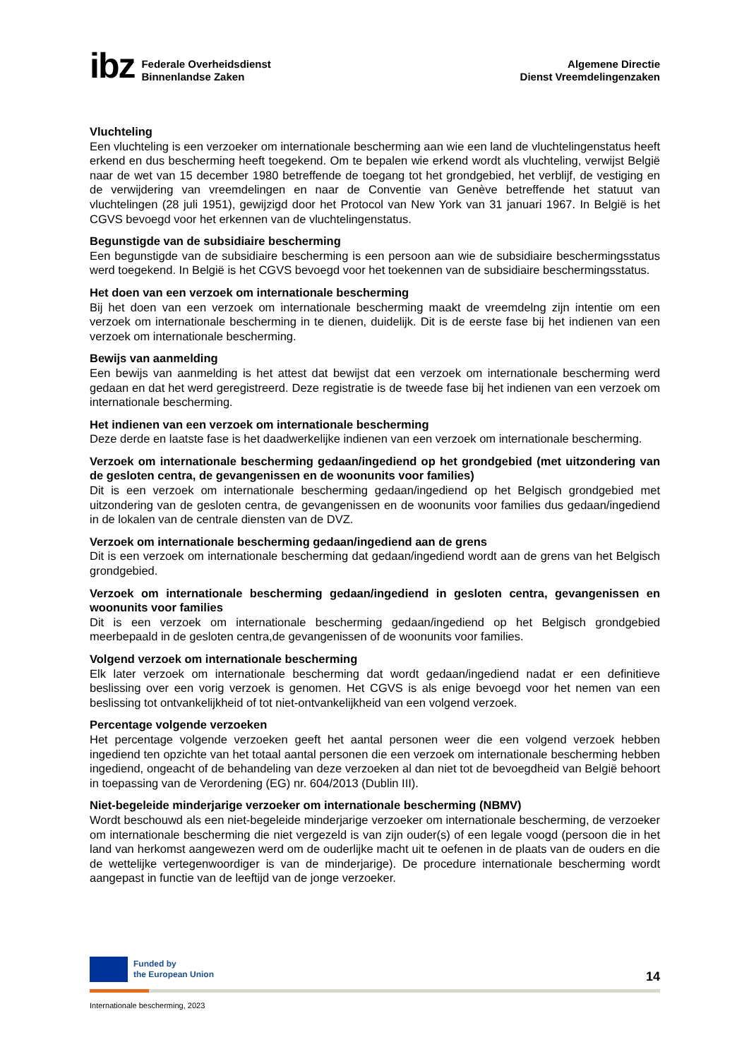ibz
Federale Overheidsdienst
Binnenlandse Zaken
Algemene Directie
Dienst Vreemdelingenzaken
Vluchteling
Een vluchteling is een verzoeker om internationale bescherming aan wie een land de vluchtelingenstatus heeft erkend en dus bescherming heeft toegekend. Om te bepalen wie erkend wordt als vluchteling, verwijst België naar de wet van 15 december 1980 betreffende de toegang tot het grondgebied, het verblijf, de vestiging en de verwijdering van vreemdelingen en naar de Conventie van Genève betreffende het statuut van vluchtelingen (28 juli 1951), gewijzigd door het Protocol van New York van 31 januari 1967. In België is het CGVS bevoegd voor het erkennen van de vluchtelingenstatus.
Begunstigde van de subsidiaire bescherming
Een begunstigde van de subsidiaire bescherming is een persoon aan wie de subsidiaire beschermingsstatus werd toegekend. In België is het CGVS bevoegd voor het toekennen van de subsidiaire beschermingsstatus.
Het doen van een verzoek om internationale bescherming
Bij het doen van een verzoek om internationale bescherming maakt de vreemdelng zijn intentie om een verzoek om internationale bescherming in te dienen, duidelijk. Dit is de eerste fase bij het indienen van een verzoek om internationale bescherming.
Bewijs van aanmelding
Een bewijs van aanmelding is het attest dat bewijst dat een verzoek om internationale bescherming werd gedaan en dat het werd geregistreerd. Deze registratie is de tweede fase bij het indienen van een verzoek om internationale bescherming.
Het indienen van een verzoek om internationale bescherming
Deze derde en laatste fase is het daadwerkelijke indienen van een verzoek om internationale bescherming.
Verzoek om internationale bescherming gedaan/ingediend op het grondgebied (met uitzondering van de gesloten centra, de gevangenissen en de woonunits voor families)
Dit is een verzoek om internationale bescherming gedaan/ingediend op het Belgisch grondgebied met uitzondering van de gesloten centra, de gevangenissen en de woonunits voor families dus gedaan/ingediend in de lokalen van de centrale diensten van de DVZ.
Verzoek om internationale bescherming gedaan/ingediend aan de grens
Dit is een verzoek om internationale bescherming dat gedaan/ingediend wordt aan de grens van het Belgisch grondgebied.
Verzoek om internationale bescherming gedaan/ingediend in gesloten centra, gevangenissen en woonunits voor families
Dit is een verzoek om internationale bescherming gedaan/ingediend op het Belgisch grondgebied meerbepaald in de gesloten centra,de gevangenissen of de woonunits voor families.
Volgend verzoek om internationale bescherming
Elk later verzoek om internationale bescherming dat wordt gedaan/ingediend nadat er een definitieve beslissing over een vorig verzoek is genomen. Het CGVS is als enige bevoegd voor het nemen van een beslissing tot ontvankelijkheid of tot niet-ontvankelijkheid van een volgend verzoek.
Percentage volgende verzoeken
Het percentage volgende verzoeken geeft het aantal personen weer die een volgend verzoek hebben ingediend ten opzichte van het totaal aantal personen die een verzoek om internationale bescherming hebben ingediend, ongeacht of de behandeling van deze verzoeken al dan niet tot de bevoegdheid van België behoort in toepassing van de Verordening (EG) nr. 604/2013 (Dublin III).
Niet-begeleide minderjarige verzoeker om internationale bescherming (NBMV)
Wordt beschouwd als een niet-begeleide minderjarige verzoeker om internationale bescherming, de verzoeker om internationale bescherming die niet vergezeld is van zijn ouder(s) of een legale voogd (persoon die in het land van herkomst aangewezen werd om de ouderlijke macht uit te oefenen in de plaats van de ouders en die de wettelijke vertegenwoordiger is van de minderjarige). De procedure internationale bescherming wordt aangepast in functie van de leeftijd van de jonge verzoeker.
Funded by
the European Union
14
Internationale bescherming, 2023